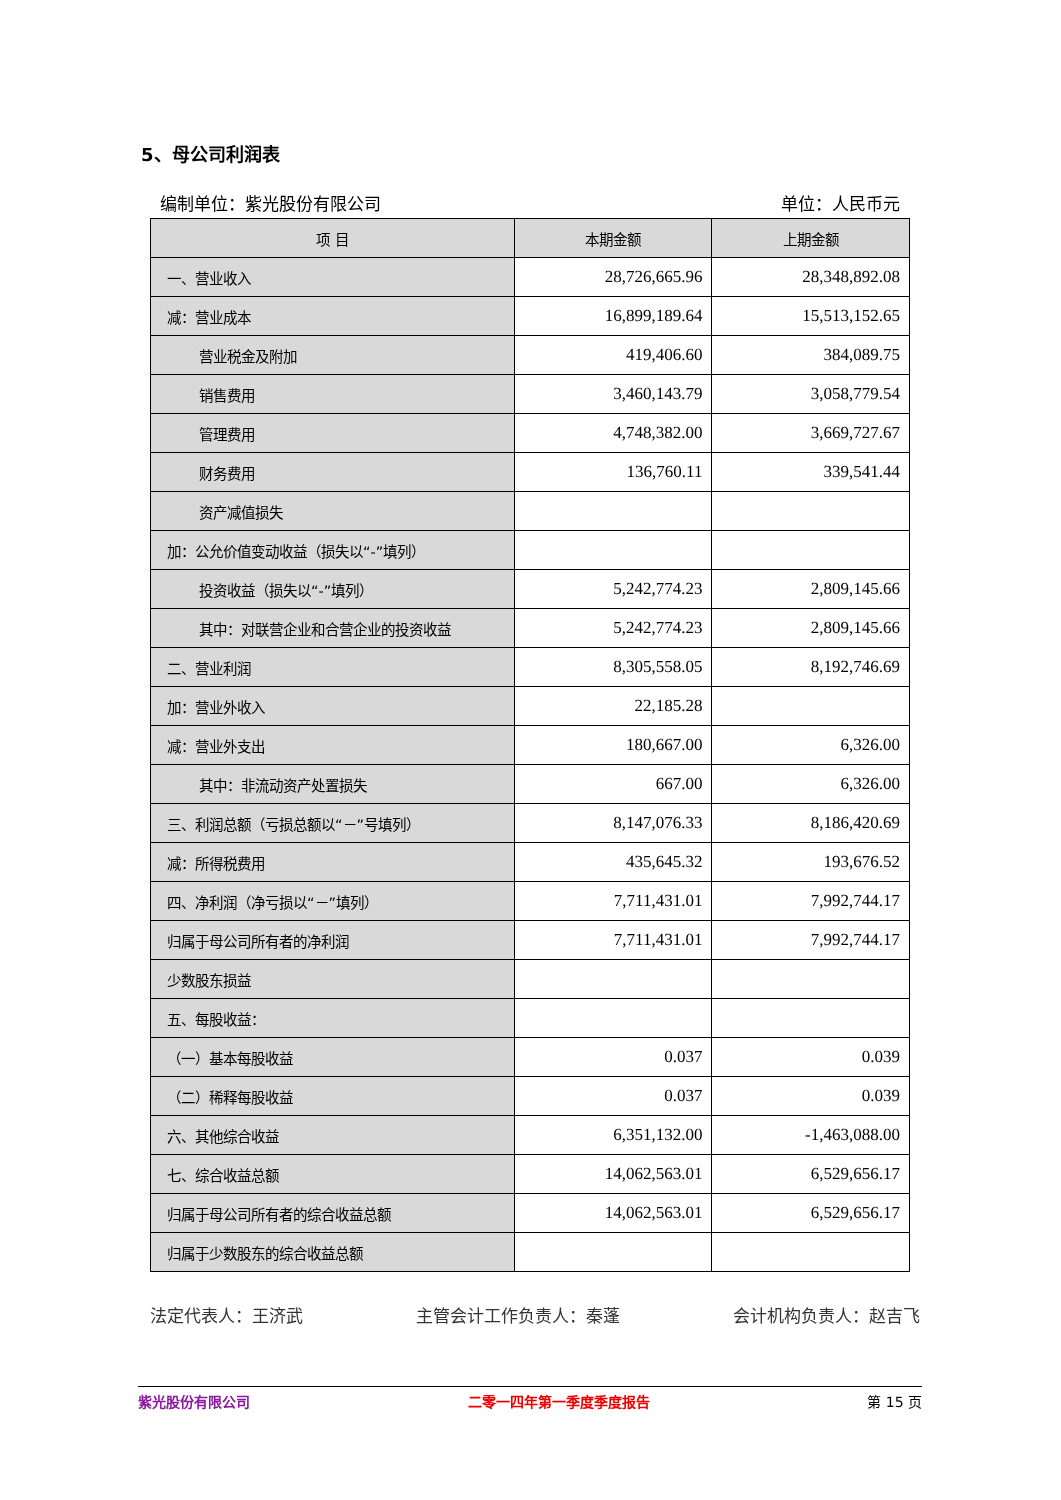5、母公司利润表
编制单位：紫光股份有限公司 单位：人民币元
| 项 目 | 本期金额 | 上期金额 |
| --- | --- | --- |
| 一、营业收入 | 28,726,665.96 | 28,348,892.08 |
| 减：营业成本 | 16,899,189.64 | 15,513,152.65 |
| 营业税金及附加 | 419,406.60 | 384,089.75 |
| 销售费用 | 3,460,143.79 | 3,058,779.54 |
| 管理费用 | 4,748,382.00 | 3,669,727.67 |
| 财务费用 | 136,760.11 | 339,541.44 |
| 资产减值损失 | | |
| 加：公允价值变动收益（损失以“-”填列） | | |
| 投资收益（损失以“-”填列） | 5,242,774.23 | 2,809,145.66 |
| 其中：对联营企业和合营企业的投资收益 | 5,242,774.23 | 2,809,145.66 |
| 二、营业利润 | 8,305,558.05 | 8,192,746.69 |
| 加：营业外收入 | 22,185.28 | |
| 减：营业外支出 | 180,667.00 | 6,326.00 |
| 其中：非流动资产处置损失 | 667.00 | 6,326.00 |
| 三、利润总额（亏损总额以“－”号填列） | 8,147,076.33 | 8,186,420.69 |
| 减：所得税费用 | 435,645.32 | 193,676.52 |
| 四、净利润（净亏损以“－”填列） | 7,711,431.01 | 7,992,744.17 |
| 归属于母公司所有者的净利润 | 7,711,431.01 | 7,992,744.17 |
| 少数股东损益 | | |
| 五、每股收益： | | |
| （一）基本每股收益 | 0.037 | 0.039 |
| （二）稀释每股收益 | 0.037 | 0.039 |
| 六、其他综合收益 | 6,351,132.00 | -1,463,088.00 |
| 七、综合收益总额 | 14,062,563.01 | 6,529,656.17 |
| 归属于母公司所有者的综合收益总额 | 14,062,563.01 | 6,529,656.17 |
| 归属于少数股东的综合收益总额 | | |
法定代表人：王济武 主管会计工作负责人：秦蓬 会计机构负责人：赵吉飞
紫光股份有限公司 二零一四年第一季度季度报告 第 15 页